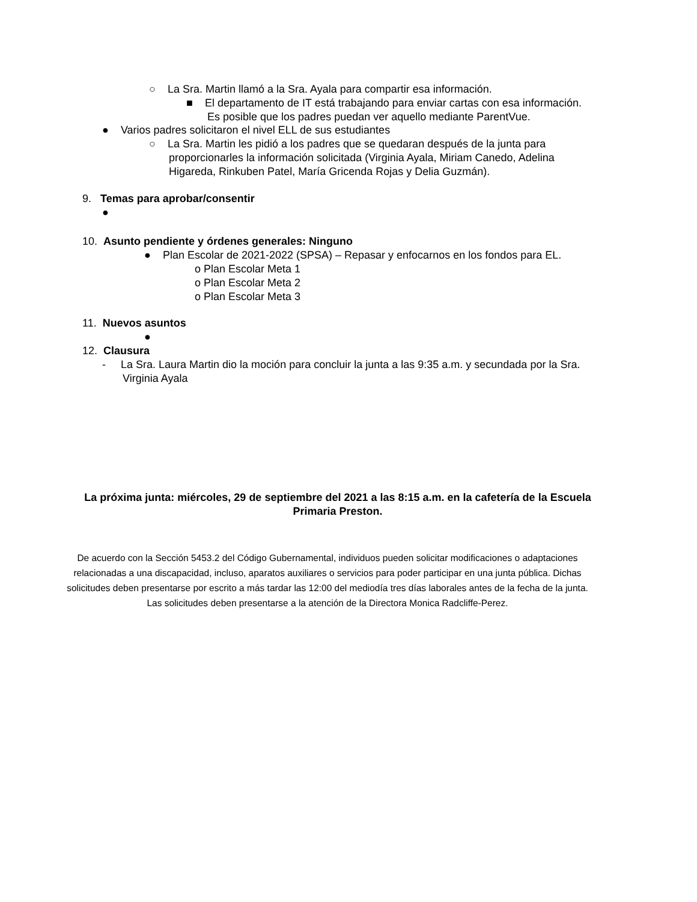○ La Sra. Martin llamó a la Sra. Ayala para compartir esa información.
■ El departamento de IT está trabajando para enviar cartas con esa información.
Es posible que los padres puedan ver aquello mediante ParentVue.
● Varios padres solicitaron el nivel ELL de sus estudiantes
○ La Sra. Martin les pidió a los padres que se quedaran después de la junta para
proporcionarles la información solicitada (Virginia Ayala, Miriam Canedo, Adelina
Higareda, Rinkuben Patel, María Gricenda Rojas y Delia Guzmán).
9. Temas para aprobar/consentir
●
10. Asunto pendiente y órdenes generales: Ninguno
● Plan Escolar de 2021-2022 (SPSA) – Repasar y enfocarnos en los fondos para EL.
o Plan Escolar Meta 1
o Plan Escolar Meta 2
o Plan Escolar Meta 3
11. Nuevos asuntos
●
12. Clausura
- La Sra. Laura Martin dio la moción para concluir la junta a las 9:35 a.m. y secundada por la Sra.
Virginia Ayala
La próxima junta: miércoles, 29 de septiembre del 2021 a las 8:15 a.m. en la cafetería de la Escuela
Primaria Preston.
De acuerdo con la Sección 5453.2 del Código Gubernamental, individuos pueden solicitar modificaciones o adaptaciones
relacionadas a una discapacidad, incluso, aparatos auxiliares o servicios para poder participar en una junta pública. Dichas
solicitudes deben presentarse por escrito a más tardar las 12:00 del mediodía tres días laborales antes de la fecha de la junta.
Las solicitudes deben presentarse a la atención de la Directora Monica Radcliffe-Perez.